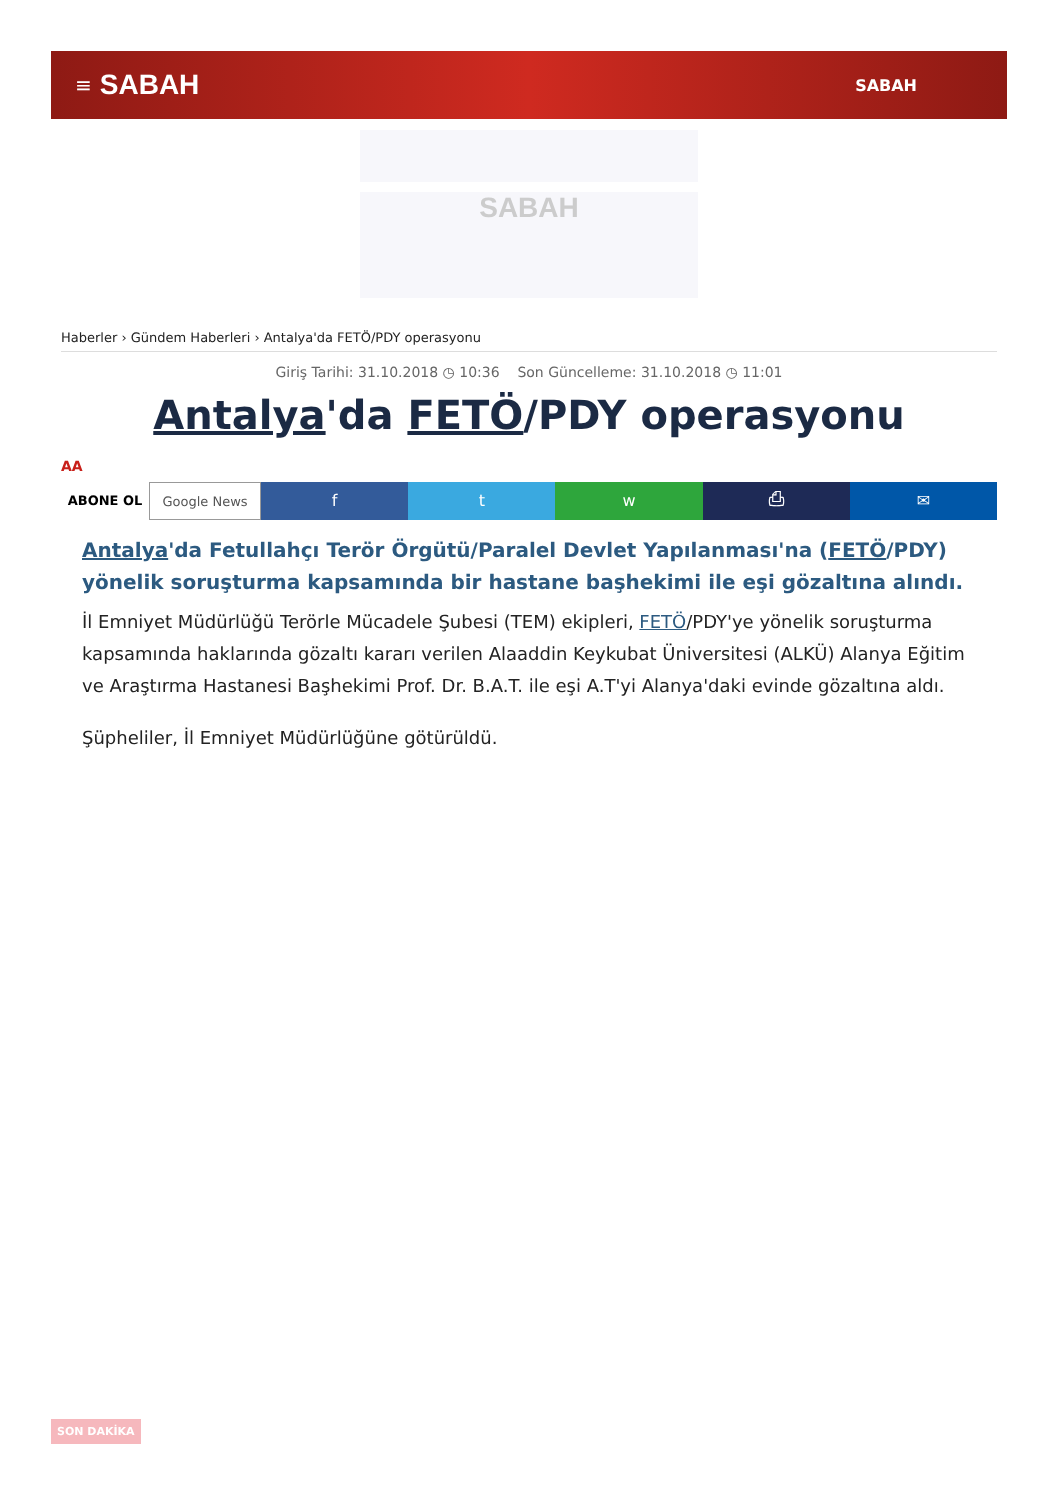≡ SABAH SABAH
SABAH
Haberler › Gündem Haberleri › Antalya'da FETÖ/PDY operasyonu
Giriş Tarihi: 31.10.2018 ◷ 10:36 Son Güncelleme: 31.10.2018 ◷ 11:01
Antalya'da FETÖ/PDY operasyonu
AA
ABONE OL Google News
f t w ⎙ ✉
Antalya'da Fetullahçı Terör Örgütü/Paralel Devlet Yapılanması'na (FETÖ/PDY) yönelik soruşturma kapsamında bir hastane başhekimi ile eşi gözaltına alındı.
İl Emniyet Müdürlüğü Terörle Mücadele Şubesi (TEM) ekipleri, FETÖ/PDY'ye yönelik soruşturma kapsamında haklarında gözaltı kararı verilen Alaaddin Keykubat Üniversitesi (ALKÜ) Alanya Eğitim ve Araştırma Hastanesi Başhekimi Prof. Dr. B.A.T. ile eşi A.T'yi Alanya'daki evinde gözaltına aldı.
Şüpheliler, İl Emniyet Müdürlüğüne götürüldü.
SON DAKİKA